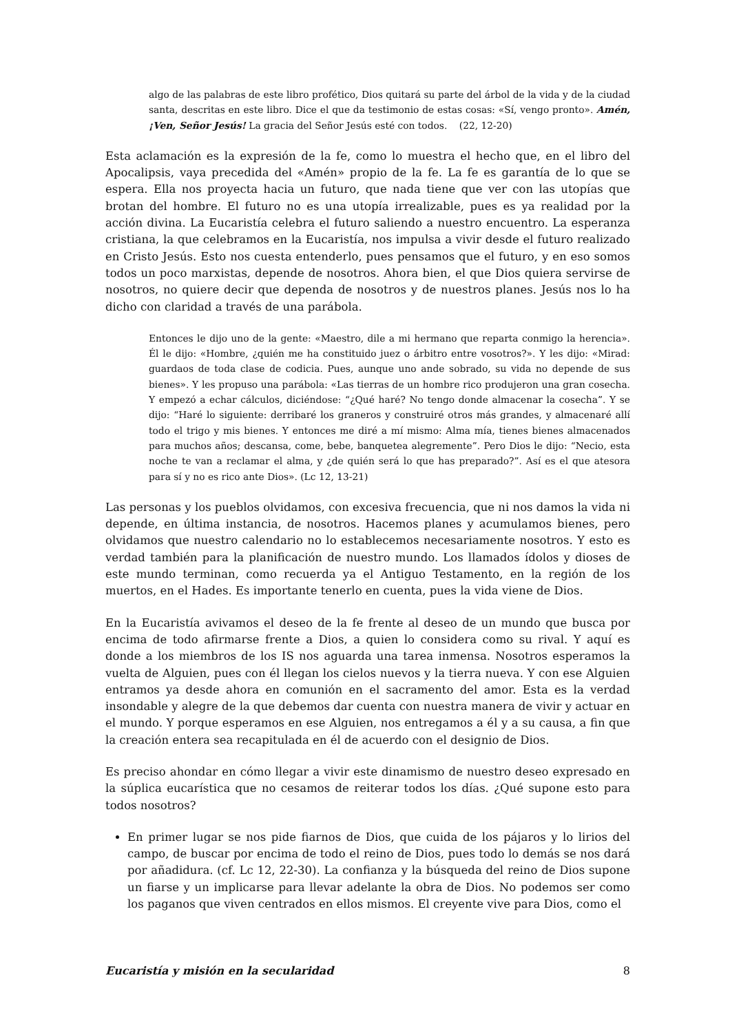algo de las palabras de este libro profético, Dios quitará su parte del árbol de la vida y de la ciudad santa, descritas en este libro. Dice el que da testimonio de estas cosas: «Sí, vengo pronto». Amén, ¡Ven, Señor Jesús! La gracia del Señor Jesús esté con todos. (22, 12-20)
Esta aclamación es la expresión de la fe, como lo muestra el hecho que, en el libro del Apocalipsis, vaya precedida del «Amén» propio de la fe. La fe es garantía de lo que se espera. Ella nos proyecta hacia un futuro, que nada tiene que ver con las utopías que brotan del hombre. El futuro no es una utopía irrealizable, pues es ya realidad por la acción divina. La Eucaristía celebra el futuro saliendo a nuestro encuentro. La esperanza cristiana, la que celebramos en la Eucaristía, nos impulsa a vivir desde el futuro realizado en Cristo Jesús. Esto nos cuesta entenderlo, pues pensamos que el futuro, y en eso somos todos un poco marxistas, depende de nosotros. Ahora bien, el que Dios quiera servirse de nosotros, no quiere decir que dependa de nosotros y de nuestros planes. Jesús nos lo ha dicho con claridad a través de una parábola.
Entonces le dijo uno de la gente: «Maestro, dile a mi hermano que reparta conmigo la herencia». Él le dijo: «Hombre, ¿quién me ha constituido juez o árbitro entre vosotros?». Y les dijo: «Mirad: guardaos de toda clase de codicia. Pues, aunque uno ande sobrado, su vida no depende de sus bienes». Y les propuso una parábola: «Las tierras de un hombre rico produjeron una gran cosecha. Y empezó a echar cálculos, diciéndose: “¿Qué haré? No tengo donde almacenar la cosecha”. Y se dijo: “Haré lo siguiente: derribaré los graneros y construiré otros más grandes, y almacenaré allí todo el trigo y mis bienes. Y entonces me diré a mí mismo: Alma mía, tienes bienes almacenados para muchos años; descansa, come, bebe, banquetea alegremente”. Pero Dios le dijo: “Necio, esta noche te van a reclamar el alma, y ¿de quién será lo que has preparado?”. Así es el que atesora para sí y no es rico ante Dios». (Lc 12, 13-21)
Las personas y los pueblos olvidamos, con excesiva frecuencia, que ni nos damos la vida ni depende, en última instancia, de nosotros. Hacemos planes y acumulamos bienes, pero olvidamos que nuestro calendario no lo establecemos necesariamente nosotros. Y esto es verdad también para la planificación de nuestro mundo. Los llamados ídolos y dioses de este mundo terminan, como recuerda ya el Antiguo Testamento, en la región de los muertos, en el Hades. Es importante tenerlo en cuenta, pues la vida viene de Dios.
En la Eucaristía avivamos el deseo de la fe frente al deseo de un mundo que busca por encima de todo afirmarse frente a Dios, a quien lo considera como su rival. Y aquí es donde a los miembros de los IS nos aguarda una tarea inmensa. Nosotros esperamos la vuelta de Alguien, pues con él llegan los cielos nuevos y la tierra nueva. Y con ese Alguien entramos ya desde ahora en comunión en el sacramento del amor. Esta es la verdad insondable y alegre de la que debemos dar cuenta con nuestra manera de vivir y actuar en el mundo. Y porque esperamos en ese Alguien, nos entregamos a él y a su causa, a fin que la creación entera sea recapitulada en él de acuerdo con el designio de Dios.
Es preciso ahondar en cómo llegar a vivir este dinamismo de nuestro deseo expresado en la súplica eucarística que no cesamos de reiterar todos los días. ¿Qué supone esto para todos nosotros?
En primer lugar se nos pide fiarnos de Dios, que cuida de los pájaros y lo lirios del campo, de buscar por encima de todo el reino de Dios, pues todo lo demás se nos dará por añadidura. (cf. Lc 12, 22-30). La confianza y la búsqueda del reino de Dios supone un fiarse y un implicarse para llevar adelante la obra de Dios. No podemos ser como los paganos que viven centrados en ellos mismos. El creyente vive para Dios, como el
Eucaristía y misión en la secularidad 8